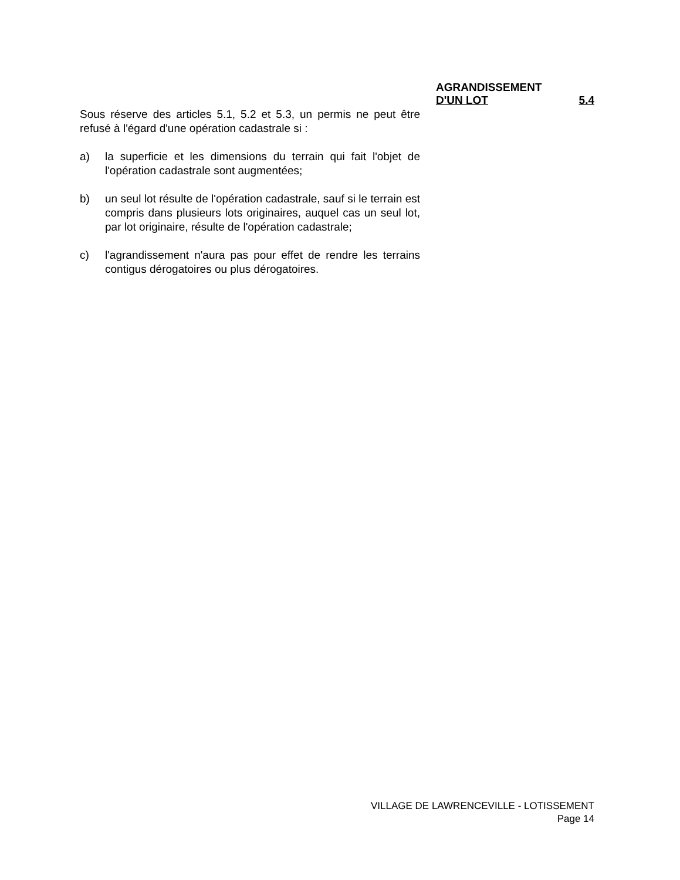AGRANDISSEMENT
D'UN LOT 5.4
Sous réserve des articles 5.1, 5.2 et 5.3, un permis ne peut être refusé à l'égard d'une opération cadastrale si :
a) la superficie et les dimensions du terrain qui fait l'objet de l'opération cadastrale sont augmentées;
b) un seul lot résulte de l'opération cadastrale, sauf si le terrain est compris dans plusieurs lots originaires, auquel cas un seul lot, par lot originaire, résulte de l'opération cadastrale;
c) l'agrandissement n'aura pas pour effet de rendre les terrains contigus dérogatoires ou plus dérogatoires.
VILLAGE DE LAWRENCEVILLE - LOTISSEMENT
Page 14